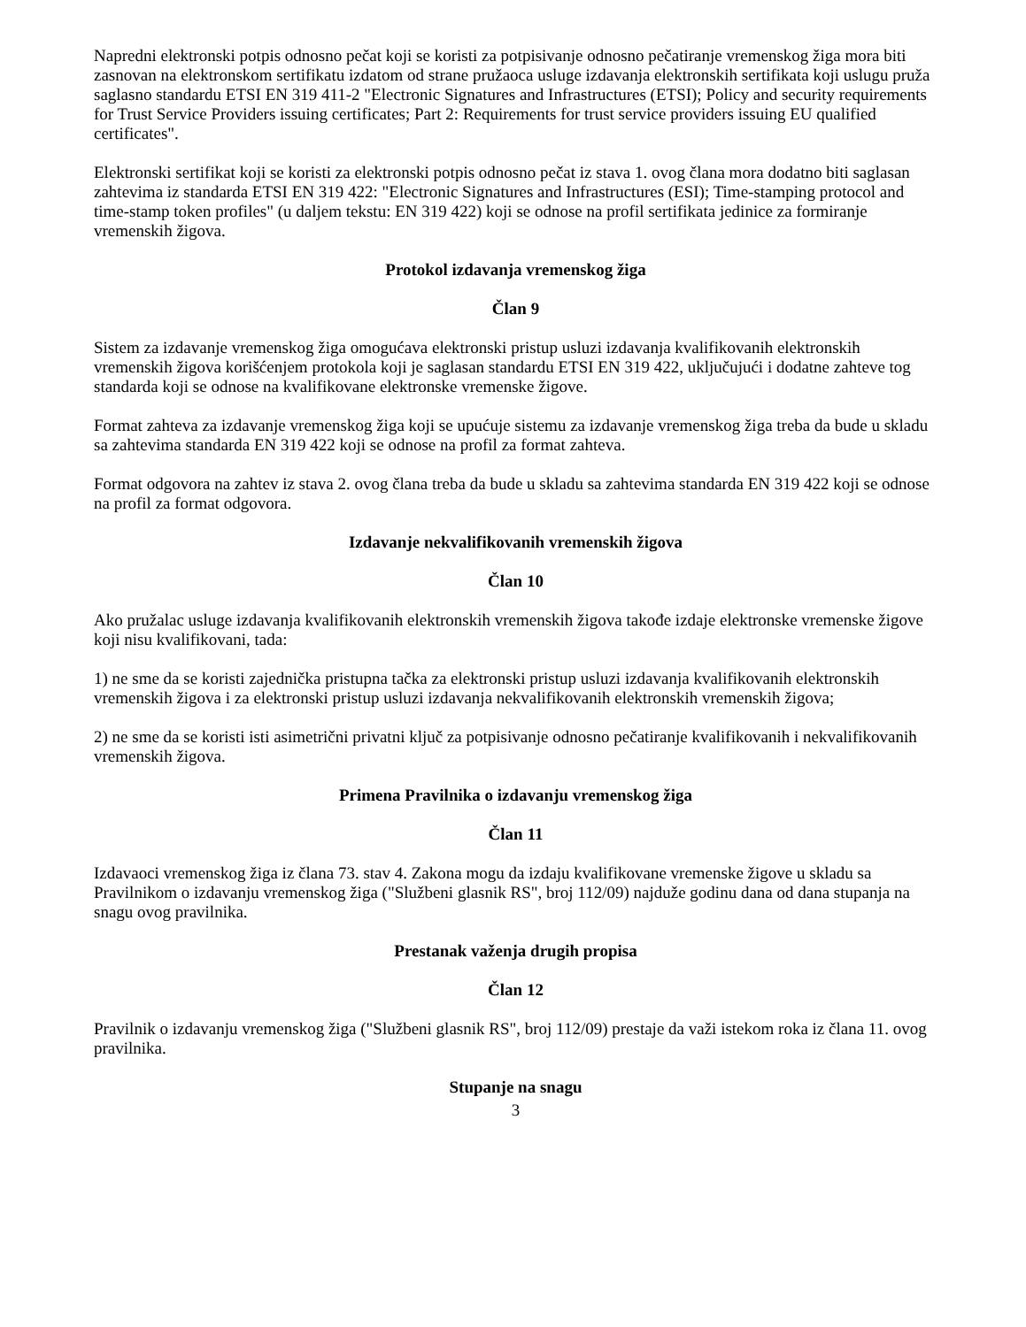Napredni elektronski potpis odnosno pečat koji se koristi za potpisivanje odnosno pečatiranje vremenskog žiga mora biti zasnovan na elektronskom sertifikatu izdatom od strane pružaoca usluge izdavanja elektronskih sertifikata koji uslugu pruža saglasno standardu ETSI EN 319 411-2 "Electronic Signatures and Infrastructures (ETSI); Policy and security requirements for Trust Service Providers issuing certificates; Part 2: Requirements for trust service providers issuing EU qualified certificates".
Elektronski sertifikat koji se koristi za elektronski potpis odnosno pečat iz stava 1. ovog člana mora dodatno biti saglasan zahtevima iz standarda ETSI EN 319 422: "Electronic Signatures and Infrastructures (ESI); Time-stamping protocol and time-stamp token profiles" (u daljem tekstu: EN 319 422) koji se odnose na profil sertifikata jedinice za formiranje vremenskih žigova.
Protokol izdavanja vremenskog žiga
Član 9
Sistem za izdavanje vremenskog žiga omogućava elektronski pristup usluzi izdavanja kvalifikovanih elektronskih vremenskih žigova korišćenjem protokola koji je saglasan standardu ETSI EN 319 422, uključujući i dodatne zahteve tog standarda koji se odnose na kvalifikovane elektronske vremenske žigove.
Format zahteva za izdavanje vremenskog žiga koji se upućuje sistemu za izdavanje vremenskog žiga treba da bude u skladu sa zahtevima standarda EN 319 422 koji se odnose na profil za format zahteva.
Format odgovora na zahtev iz stava 2. ovog člana treba da bude u skladu sa zahtevima standarda EN 319 422 koji se odnose na profil za format odgovora.
Izdavanje nekvalifikovanih vremenskih žigova
Član 10
Ako pružalac usluge izdavanja kvalifikovanih elektronskih vremenskih žigova takođe izdaje elektronske vremenske žigove koji nisu kvalifikovani, tada:
1) ne sme da se koristi zajednička pristupna tačka za elektronski pristup usluzi izdavanja kvalifikovanih elektronskih vremenskih žigova i za elektronski pristup usluzi izdavanja nekvalifikovanih elektronskih vremenskih žigova;
2) ne sme da se koristi isti asimetrični privatni ključ za potpisivanje odnosno pečatiranje kvalifikovanih i nekvalifikovanih vremenskih žigova.
Primena Pravilnika o izdavanju vremenskog žiga
Član 11
Izdavaoci vremenskog žiga iz člana 73. stav 4. Zakona mogu da izdaju kvalifikovane vremenske žigove u skladu sa Pravilnikom o izdavanju vremenskog žiga ("Službeni glasnik RS", broj 112/09) najduže godinu dana od dana stupanja na snagu ovog pravilnika.
Prestanak važenja drugih propisa
Član 12
Pravilnik o izdavanju vremenskog žiga ("Službeni glasnik RS", broj 112/09) prestaje da važi istekom roka iz člana 11. ovog pravilnika.
Stupanje na snagu
3